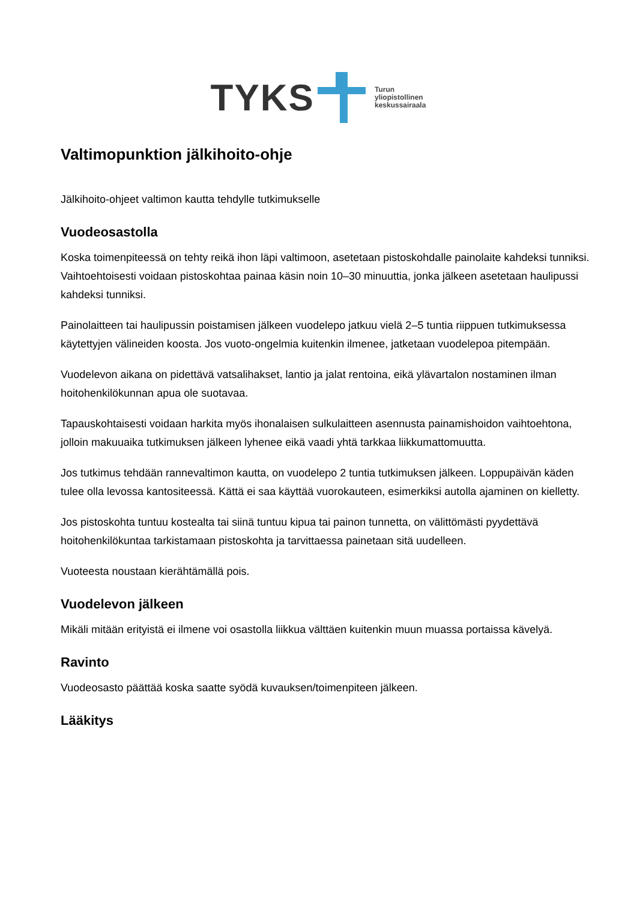TYKS
Turun
yliopistollinen
keskussairaala
Valtimopunktion jälkihoito-ohje
Jälkihoito-ohjeet valtimon kautta tehdylle tutkimukselle
Vuodeosastolla
Koska toimenpiteessä on tehty reikä ihon läpi valtimoon, asetetaan pistoskohdalle painolaite kahdeksi tunniksi. Vaihtoehtoisesti voidaan pistoskohtaa painaa käsin noin 10–30 minuuttia, jonka jälkeen asetetaan haulipussi kahdeksi tunniksi.
Painolaitteen tai haulipussin poistamisen jälkeen vuodelepo jatkuu vielä 2–5 tuntia riippuen tutkimuksessa käytettyjen välineiden koosta. Jos vuoto-ongelmia kuitenkin ilmenee, jatketaan vuodelepoa pitempään.
Vuodelevon aikana on pidettävä vatsalihakset, lantio ja jalat rentoina, eikä ylävartalon nostaminen ilman hoitohenkilökunnan apua ole suotavaa.
Tapauskohtaisesti voidaan harkita myös ihonalaisen sulkulaitteen asennusta painamishoidon vaihtoehtona, jolloin makuuaika tutkimuksen jälkeen lyhenee eikä vaadi yhtä tarkkaa liikkumattomuutta.
Jos tutkimus tehdään rannevaltimon kautta, on vuodelepo 2 tuntia tutkimuksen jälkeen. Loppupäivän käden tulee olla levossa kantositeessä. Kättä ei saa käyttää vuorokauteen, esimerkiksi autolla ajaminen on kielletty.
Jos pistoskohta tuntuu kostealta tai siinä tuntuu kipua tai painon tunnetta, on välittömästi pyydettävä hoitohenkilökuntaa tarkistamaan pistoskohta ja tarvittaessa painetaan sitä uudelleen.
Vuoteesta noustaan kierähtämällä pois.
Vuodelevon jälkeen
Mikäli mitään erityistä ei ilmene voi osastolla liikkua välttäen kuitenkin muun muassa portaissa kävelyä.
Ravinto
Vuodeosasto päättää koska saatte syödä kuvauksen/toimenpiteen jälkeen.
Lääkitys